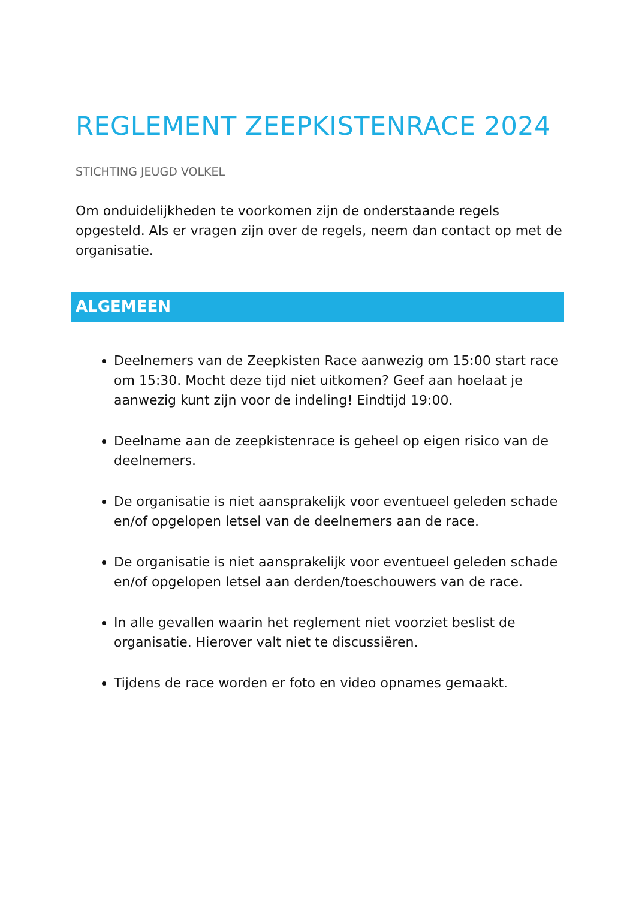REGLEMENT ZEEPKISTENRACE 2024
STICHTING JEUGD VOLKEL
Om onduidelijkheden te voorkomen zijn de onderstaande regels opgesteld. Als er vragen zijn over de regels, neem dan contact op met de organisatie.
ALGEMEEN
Deelnemers van de Zeepkisten Race aanwezig om 15:00 start race om 15:30. Mocht deze tijd niet uitkomen? Geef aan hoelaat je aanwezig kunt zijn voor de indeling! Eindtijd 19:00.
Deelname aan de zeepkistenrace is geheel op eigen risico van de deelnemers.
De organisatie is niet aansprakelijk voor eventueel geleden schade en/of opgelopen letsel van de deelnemers aan de race.
De organisatie is niet aansprakelijk voor eventueel geleden schade en/of opgelopen letsel aan derden/toeschouwers van de race.
In alle gevallen waarin het reglement niet voorziet beslist de organisatie. Hierover valt niet te discussiëren.
Tijdens de race worden er foto en video opnames gemaakt.